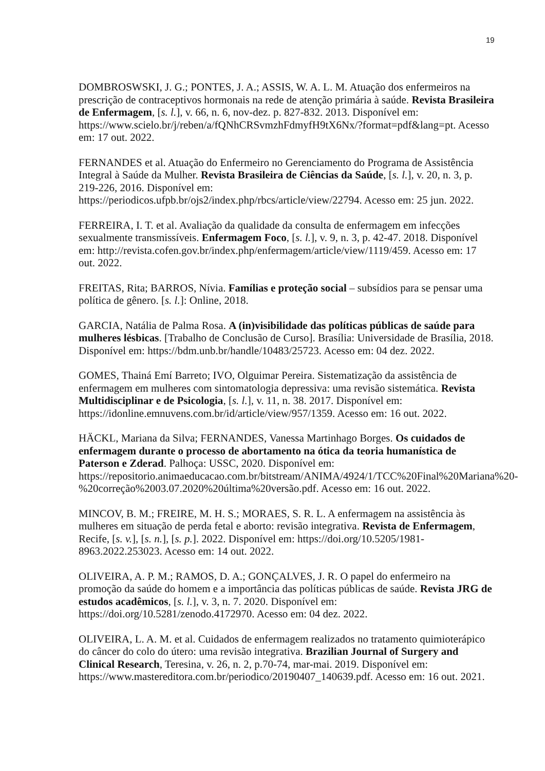19
DOMBROSWSKI, J. G.; PONTES, J. A.; ASSIS, W. A. L. M. Atuação dos enfermeiros na prescrição de contraceptivos hormonais na rede de atenção primária à saúde. Revista Brasileira de Enfermagem, [s. l.], v. 66, n. 6, nov-dez. p. 827-832. 2013. Disponível em: https://www.scielo.br/j/reben/a/fQNhCRSvmzhFdmyfH9tX6Nx/?format=pdf&lang=pt. Acesso em: 17 out. 2022.
FERNANDES et al. Atuação do Enfermeiro no Gerenciamento do Programa de Assistência Integral à Saúde da Mulher. Revista Brasileira de Ciências da Saúde, [s. l.], v. 20, n. 3, p. 219-226, 2016. Disponível em: https://periodicos.ufpb.br/ojs2/index.php/rbcs/article/view/22794. Acesso em: 25 jun. 2022.
FERREIRA, I. T. et al. Avaliação da qualidade da consulta de enfermagem em infecções sexualmente transmissíveis. Enfermagem Foco, [s. l.], v. 9, n. 3, p. 42-47. 2018. Disponível em: http://revista.cofen.gov.br/index.php/enfermagem/article/view/1119/459. Acesso em: 17 out. 2022.
FREITAS, Rita; BARROS, Nívia. Famílias e proteção social – subsídios para se pensar uma política de gênero. [s. l.]: Online, 2018.
GARCIA, Natália de Palma Rosa. A (in)visibilidade das políticas públicas de saúde para mulheres lésbicas. [Trabalho de Conclusão de Curso]. Brasília: Universidade de Brasília, 2018. Disponível em: https://bdm.unb.br/handle/10483/25723. Acesso em: 04 dez. 2022.
GOMES, Thainá Emí Barreto; IVO, Olguimar Pereira. Sistematização da assistência de enfermagem em mulheres com sintomatologia depressiva: uma revisão sistemática. Revista Multidisciplinar e de Psicologia, [s. l.], v. 11, n. 38. 2017. Disponível em: https://idonline.emnuvens.com.br/id/article/view/957/1359. Acesso em: 16 out. 2022.
HÄCKL, Mariana da Silva; FERNANDES, Vanessa Martinhago Borges. Os cuidados de enfermagem durante o processo de abortamento na ótica da teoria humanística de Paterson e Zderad. Palhoça: USSC, 2020. Disponível em: https://repositorio.animaeducacao.com.br/bitstream/ANIMA/4924/1/TCC%20Final%20Mariana%20-%20correção%2003.07.2020%20última%20versão.pdf. Acesso em: 16 out. 2022.
MINCOV, B. M.; FREIRE, M. H. S.; MORAES, S. R. L. A enfermagem na assistência às mulheres em situação de perda fetal e aborto: revisão integrativa. Revista de Enfermagem, Recife, [s. v.], [s. n.], [s. p.]. 2022. Disponível em: https://doi.org/10.5205/1981-8963.2022.253023. Acesso em: 14 out. 2022.
OLIVEIRA, A. P. M.; RAMOS, D. A.; GONÇALVES, J. R. O papel do enfermeiro na promoção da saúde do homem e a importância das políticas públicas de saúde. Revista JRG de estudos acadêmicos, [s. l.], v. 3, n. 7. 2020. Disponível em: https://doi.org/10.5281/zenodo.4172970. Acesso em: 04 dez. 2022.
OLIVEIRA, L. A. M. et al. Cuidados de enfermagem realizados no tratamento quimioterápico do câncer do colo do útero: uma revisão integrativa. Brazilian Journal of Surgery and Clinical Research, Teresina, v. 26, n. 2, p.70-74, mar-mai. 2019. Disponível em: https://www.mastereditora.com.br/periodico/20190407_140639.pdf. Acesso em: 16 out. 2021.